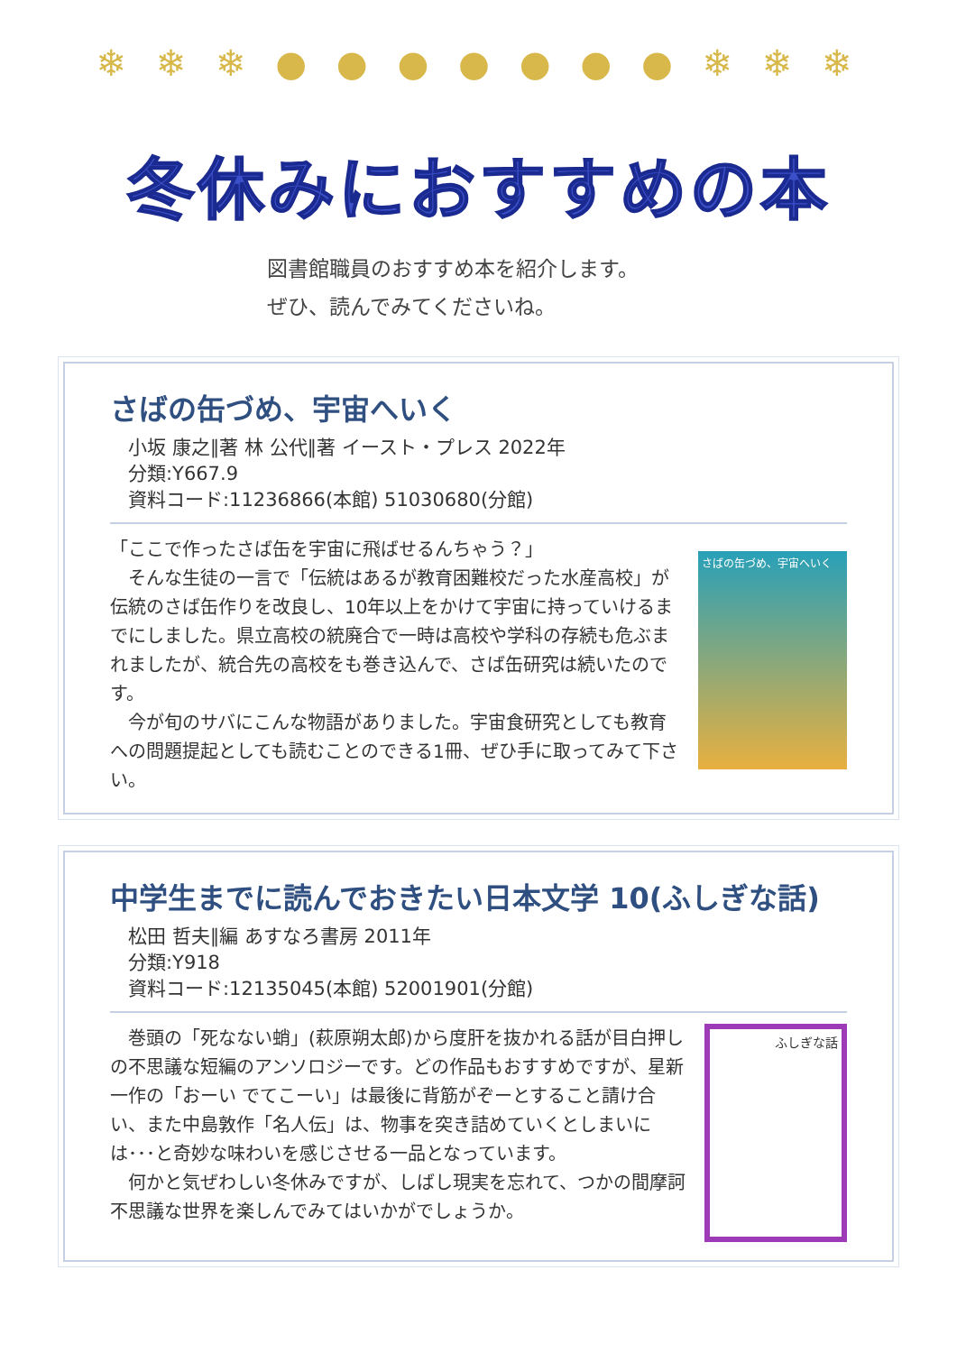❄ ❄ ❄ ● ● ● ● ● ● ● ❄ ❄ ❄
冬休みにおすすめの本
図書館職員のおすすめ本を紹介します。
ぜひ、読んでみてくださいね。
さばの缶づめ、宇宙へいく
小坂 康之∥著 林 公代∥著 イースト・プレス 2022年
分類:Y667.9
資料コード:11236866(本館) 51030680(分館)
「ここで作ったさば缶を宇宙に飛ばせるんちゃう？」
　そんな生徒の一言で「伝統はあるが教育困難校だった水産高校」が伝統のさば缶作りを改良し、10年以上をかけて宇宙に持っていけるまでにしました。県立高校の統廃合で一時は高校や学科の存続も危ぶまれましたが、統合先の高校をも巻き込んで、さば缶研究は続いたのです。
　今が旬のサバにこんな物語がありました。宇宙食研究としても教育への問題提起としても読むことのできる1冊、ぜひ手に取ってみて下さい。
さばの缶づめ、宇宙へいく
中学生までに読んでおきたい日本文学 10(ふしぎな話)
松田 哲夫∥編 あすなろ書房 2011年
分類:Y918
資料コード:12135045(本館) 52001901(分館)
　巻頭の「死なない蛸」(萩原朔太郎)から度肝を抜かれる話が目白押しの不思議な短編のアンソロジーです。どの作品もおすすめですが、星新一作の「おーい でてこーい」は最後に背筋がぞーとすること請け合い、また中島敦作「名人伝」は、物事を突き詰めていくとしまいには･･･と奇妙な味わいを感じさせる一品となっています。
　何かと気ぜわしい冬休みですが、しばし現実を忘れて、つかの間摩訶不思議な世界を楽しんでみてはいかがでしょうか。
ふしぎな話